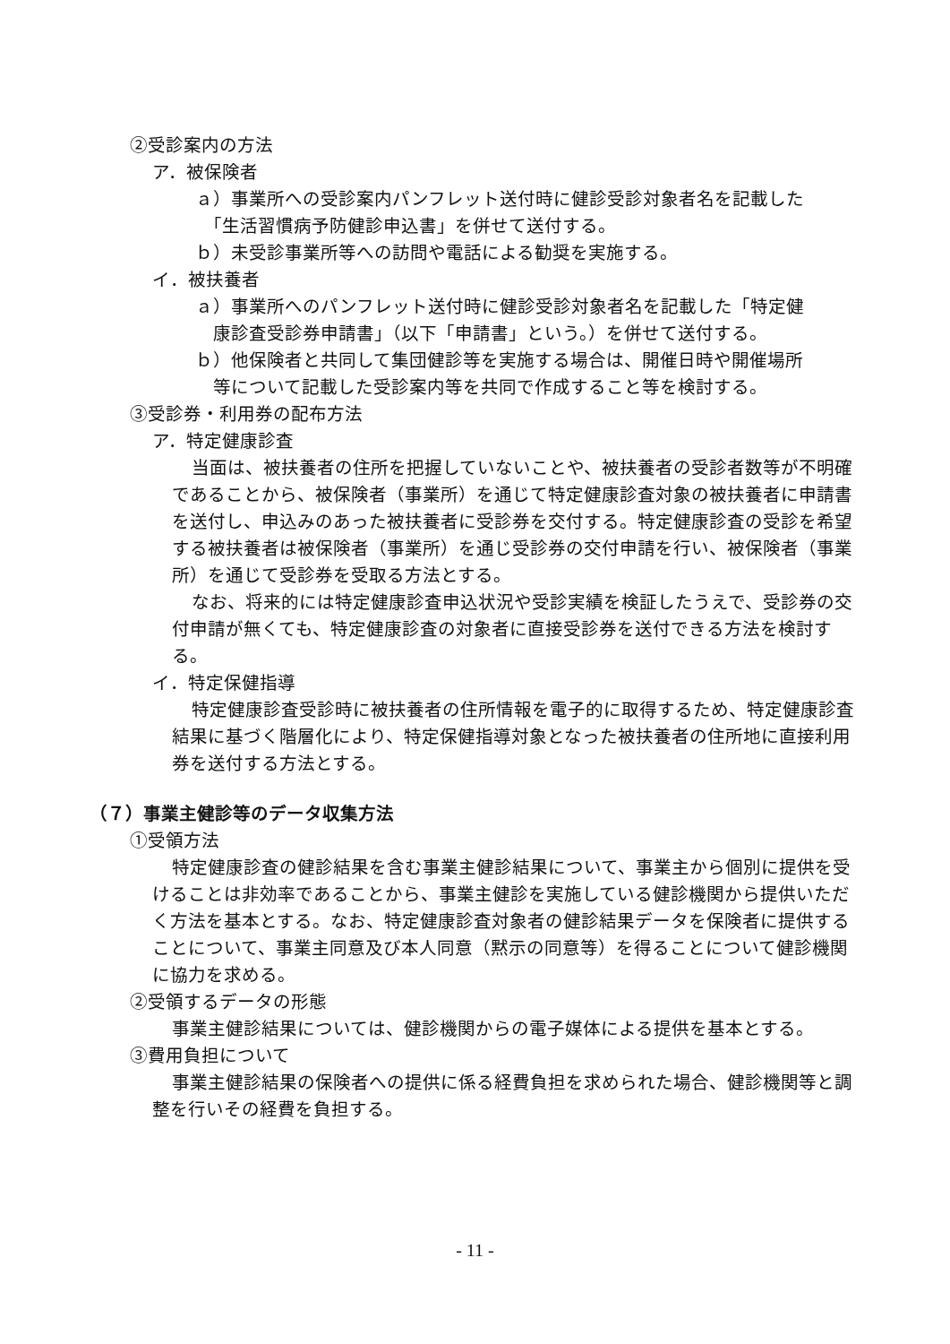②受診案内の方法
ア．被保険者
ａ）事業所への受診案内パンフレット送付時に健診受診対象者名を記載した
　「生活習慣病予防健診申込書」を併せて送付する。
ｂ）未受診事業所等への訪問や電話による勧奨を実施する。
イ．被扶養者
ａ）事業所へのパンフレット送付時に健診受診対象者名を記載した「特定健
　康診査受診券申請書」（以下「申請書」という。）を併せて送付する。
ｂ）他保険者と共同して集団健診等を実施する場合は、開催日時や開催場所
　等について記載した受診案内等を共同で作成すること等を検討する。
③受診券・利用券の配布方法
ア．特定健康診査
当面は、被扶養者の住所を把握していないことや、被扶養者の受診者数等が不明確であることから、被保険者（事業所）を通じて特定健康診査対象の被扶養者に申請書を送付し、申込みのあった被扶養者に受診券を交付する。特定健康診査の受診を希望する被扶養者は被保険者（事業所）を通じ受診券の交付申請を行い、被保険者（事業所）を通じて受診券を受取る方法とする。
なお、将来的には特定健康診査申込状況や受診実績を検証したうえで、受診券の交付申請が無くても、特定健康診査の対象者に直接受診券を送付できる方法を検討する。
イ．特定保健指導
特定健康診査受診時に被扶養者の住所情報を電子的に取得するため、特定健康診査結果に基づく階層化により、特定保健指導対象となった被扶養者の住所地に直接利用券を送付する方法とする。
（７）事業主健診等のデータ収集方法
①受領方法
特定健康診査の健診結果を含む事業主健診結果について、事業主から個別に提供を受けることは非効率であることから、事業主健診を実施している健診機関から提供いただく方法を基本とする。なお、特定健康診査対象者の健診結果データを保険者に提供することについて、事業主同意及び本人同意（黙示の同意等）を得ることについて健診機関に協力を求める。
②受領するデータの形態
事業主健診結果については、健診機関からの電子媒体による提供を基本とする。
③費用負担について
事業主健診結果の保険者への提供に係る経費負担を求められた場合、健診機関等と調整を行いその経費を負担する。
- 11 -